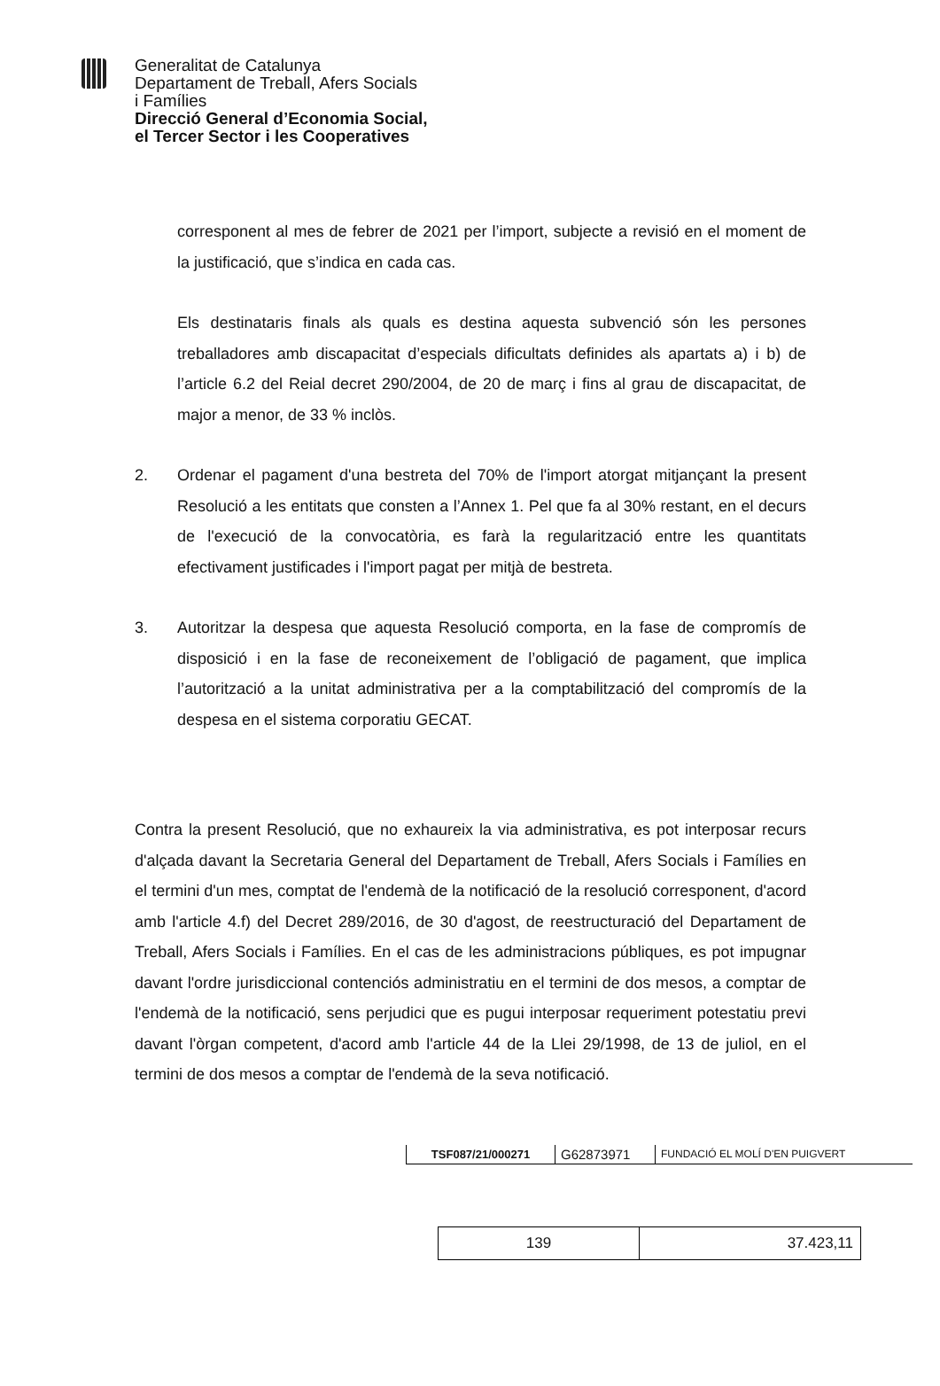Generalitat de Catalunya
Departament de Treball, Afers Socials
i Famílies
Direcció General d’Economia Social,
el Tercer Sector i les Cooperatives
corresponent al mes de febrer de 2021 per l’import, subjecte a revisió en el moment de la justificació, que s’indica en cada cas.
Els destinataris finals als quals es destina aquesta subvenció són les persones treballadores amb discapacitat d’especials dificultats definides als apartats a) i b) de l’article 6.2 del Reial decret 290/2004, de 20 de març i fins al grau de discapacitat, de major a menor, de 33 % inclòs.
2. Ordenar el pagament d'una bestreta del 70% de l'import atorgat mitjançant la present Resolució a les entitats que consten a l’Annex 1. Pel que fa al 30% restant, en el decurs de l'execució de la convocatòria, es farà la regularització entre les quantitats efectivament justificades i l'import pagat per mitjà de bestreta.
3. Autoritzar la despesa que aquesta Resolució comporta, en la fase de compromís de disposició i en la fase de reconeixement de l’obligació de pagament, que implica l’autorització a la unitat administrativa per a la comptabilització del compromís de la despesa en el sistema corporatiu GECAT.
Contra la present Resolució, que no exhaureix la via administrativa, es pot interposar recurs d'alçada davant la Secretaria General del Departament de Treball, Afers Socials i Famílies en el termini d'un mes, comptat de l'endemà de la notificació de la resolució corresponent, d'acord amb l'article 4.f) del Decret 289/2016, de 30 d'agost, de reestructuració del Departament de Treball, Afers Socials i Famílies. En el cas de les administracions públiques, es pot impugnar davant l'ordre jurisdiccional contenciós administratiu en el termini de dos mesos, a comptar de l'endemà de la notificació, sens perjudici que es pugui interposar requeriment potestatiu previ davant l'òrgan competent, d'acord amb l'article 44 de la Llei 29/1998, de 13 de juliol, en el termini de dos mesos a comptar de l'endemà de la seva notificació.
| TSF087/21/000271 | G62873971 | FUNDACIÓ EL MOLÍ D'EN PUIGVERT |
| 139 | 37.423,11 |